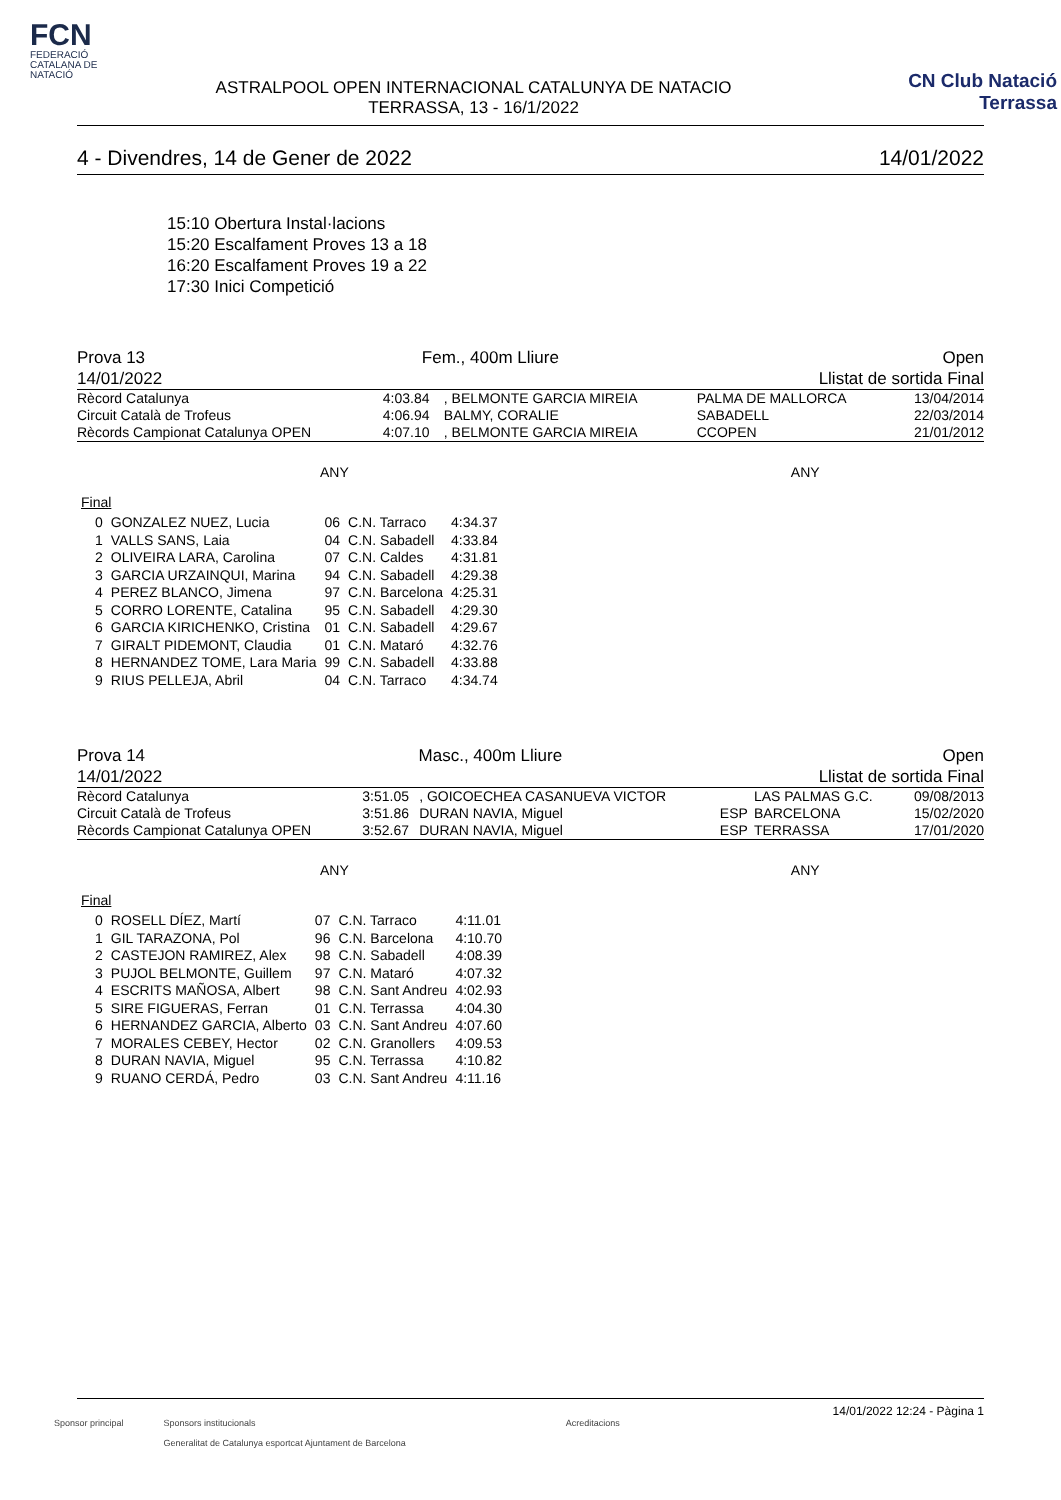FCN
FEDERACIÓ CATALANA DE NATACIÓ
ASTRALPOOL OPEN INTERNACIONAL CATALUNYA DE NATACIO
TERRASSA, 13 - 16/1/2022
CN Club Natació Terrassa
4 - Divendres, 14 de Gener de 2022 14/01/2022
15:10 Obertura Instal·lacions
15:20 Escalfament Proves 13 a 18
16:20 Escalfament Proves 19 a 22
17:30 Inici Competició
Prova 13
14/01/2022 Fem., 400m Lliure Open
Llistat de sortida Final
| Rècord Catalunya | 4:03.84 | , BELMONTE GARCIA MIREIA | | PALMA DE MALLORCA | 13/04/2014 |
| Circuit Català de Trofeus | 4:06.94 | BALMY, CORALIE | | SABADELL | 22/03/2014 |
| Rècords Campionat Catalunya OPEN | 4:07.10 | , BELMONTE GARCIA MIREIA | | CCOPEN | 21/01/2012 |
ANY ANY
Final
| 0 | GONZALEZ NUEZ, Lucia | 06 | C.N. Tarraco | 4:34.37 |
| 1 | VALLS SANS, Laia | 04 | C.N. Sabadell | 4:33.84 |
| 2 | OLIVEIRA LARA, Carolina | 07 | C.N. Caldes | 4:31.81 |
| 3 | GARCIA URZAINQUI, Marina | 94 | C.N. Sabadell | 4:29.38 |
| 4 | PEREZ BLANCO, Jimena | 97 | C.N. Barcelona | 4:25.31 |
| 5 | CORRO LORENTE, Catalina | 95 | C.N. Sabadell | 4:29.30 |
| 6 | GARCIA KIRICHENKO, Cristina | 01 | C.N. Sabadell | 4:29.67 |
| 7 | GIRALT PIDEMONT, Claudia | 01 | C.N. Mataró | 4:32.76 |
| 8 | HERNANDEZ TOME, Lara Maria | 99 | C.N. Sabadell | 4:33.88 |
| 9 | RIUS PELLEJA, Abril | 04 | C.N. Tarraco | 4:34.74 |
Prova 14
14/01/2022 Masc., 400m Lliure Open
Llistat de sortida Final
| Rècord Catalunya | 3:51.05 | , GOICOECHEA CASANUEVA VICTOR | | LAS PALMAS G.C. | 09/08/2013 |
| Circuit Català de Trofeus | 3:51.86 | DURAN NAVIA, Miguel | ESP | BARCELONA | 15/02/2020 |
| Rècords Campionat Catalunya OPEN | 3:52.67 | DURAN NAVIA, Miguel | ESP | TERRASSA | 17/01/2020 |
ANY ANY
Final
| 0 | ROSELL DÍEZ, Martí | 07 | C.N. Tarraco | 4:11.01 |
| 1 | GIL TARAZONA, Pol | 96 | C.N. Barcelona | 4:10.70 |
| 2 | CASTEJON RAMIREZ, Alex | 98 | C.N. Sabadell | 4:08.39 |
| 3 | PUJOL BELMONTE, Guillem | 97 | C.N. Mataró | 4:07.32 |
| 4 | ESCRITS MAÑOSA, Albert | 98 | C.N. Sant Andreu | 4:02.93 |
| 5 | SIRE FIGUERAS, Ferran | 01 | C.N. Terrassa | 4:04.30 |
| 6 | HERNANDEZ GARCIA, Alberto | 03 | C.N. Sant Andreu | 4:07.60 |
| 7 | MORALES CEBEY, Hector | 02 | C.N. Granollers | 4:09.53 |
| 8 | DURAN NAVIA, Miguel | 95 | C.N. Terrassa | 4:10.82 |
| 9 | RUANO CERDÁ, Pedro | 03 | C.N. Sant Andreu | 4:11.16 |
14/01/2022 12:24 - Pàgina 1
Sponsor principal Sponsors institucionals
Generalitat de Catalunya esportcat Ajuntament de Barcelona Acreditacions